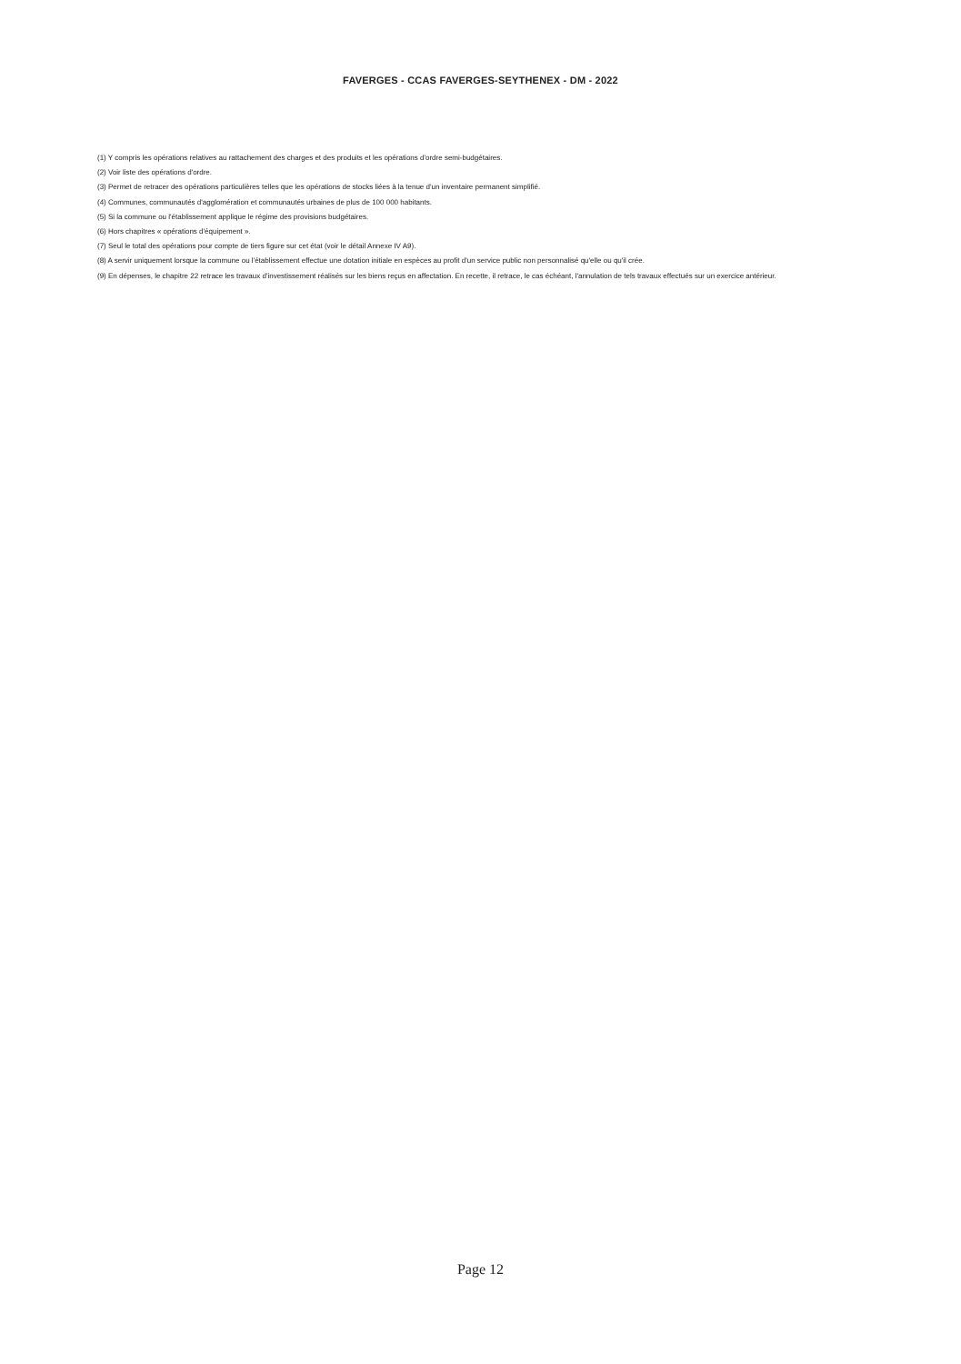FAVERGES - CCAS FAVERGES-SEYTHENEX - DM - 2022
(1) Y compris les opérations relatives au rattachement des charges et des produits et les opérations d'ordre semi-budgétaires.
(2) Voir liste des opérations d'ordre.
(3) Permet de retracer des opérations particulières telles que les opérations de stocks liées à la tenue d'un inventaire permanent simplifié.
(4) Communes, communautés d'agglomération et communautés urbaines de plus de 100 000 habitants.
(5) Si la commune ou l'établissement applique le régime des provisions budgétaires.
(6) Hors chapitres « opérations d'équipement ».
(7) Seul le total des opérations pour compte de tiers figure sur cet état (voir le détail Annexe IV A9).
(8) A servir uniquement lorsque la commune ou l'établissement effectue une dotation initiale en espèces au profit d'un service public non personnalisé qu'elle ou qu'il crée.
(9) En dépenses, le chapitre 22 retrace les travaux d'investissement réalisés sur les biens reçus en affectation. En recette, il retrace, le cas échéant, l'annulation de tels travaux effectués sur un exercice antérieur.
Page 12